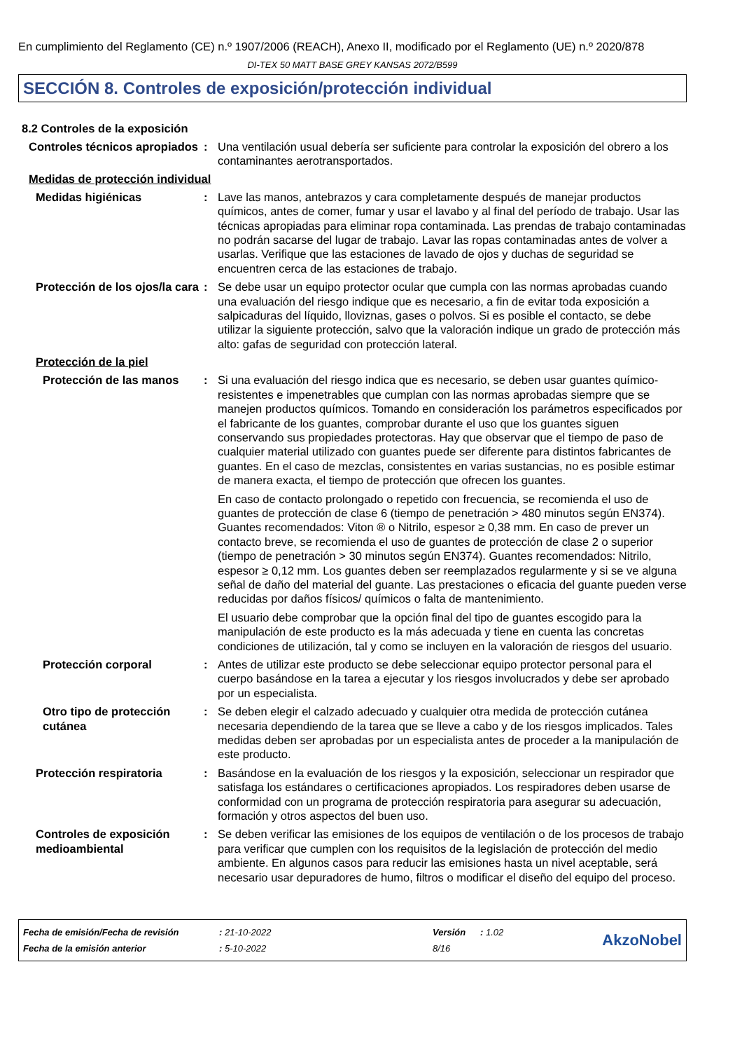En cumplimiento del Reglamento (CE) n.º 1907/2006 (REACH), Anexo II, modificado por el Reglamento (UE) n.º 2020/878
DI-TEX 50 MATT BASE GREY KANSAS 2072/B599
SECCIÓN 8. Controles de exposición/protección individual
8.2 Controles de la exposición
Controles técnicos apropiados
: Una ventilación usual debería ser suficiente para controlar la exposición del obrero a los contaminantes aerotransportados.
Medidas de protección individual
Medidas higiénicas : Lave las manos, antebrazos y cara completamente después de manejar productos químicos, antes de comer, fumar y usar el lavabo y al final del período de trabajo. Usar las técnicas apropiadas para eliminar ropa contaminada. Las prendas de trabajo contaminadas no podrán sacarse del lugar de trabajo. Lavar las ropas contaminadas antes de volver a usarlas. Verifique que las estaciones de lavado de ojos y duchas de seguridad se encuentren cerca de las estaciones de trabajo.
Protección de los ojos/la cara
: Se debe usar un equipo protector ocular que cumpla con las normas aprobadas cuando una evaluación del riesgo indique que es necesario, a fin de evitar toda exposición a salpicaduras del líquido, lloviznas, gases o polvos. Si es posible el contacto, se debe utilizar la siguiente protección, salvo que la valoración indique un grado de protección más alto: gafas de seguridad con protección lateral.
Protección de la piel
Protección de las manos : Si una evaluación del riesgo indica que es necesario, se deben usar guantes químico-resistentes e impenetrables que cumplan con las normas aprobadas siempre que se manejen productos químicos. Tomando en consideración los parámetros especificados por el fabricante de los guantes, comprobar durante el uso que los guantes siguen conservando sus propiedades protectoras. Hay que observar que el tiempo de paso de cualquier material utilizado con guantes puede ser diferente para distintos fabricantes de guantes. En el caso de mezclas, consistentes en varias sustancias, no es posible estimar de manera exacta, el tiempo de protección que ofrecen los guantes.
En caso de contacto prolongado o repetido con frecuencia, se recomienda el uso de guantes de protección de clase 6 (tiempo de penetración > 480 minutos según EN374). Guantes recomendados: Viton ® o Nitrilo, espesor ≥ 0,38 mm. En caso de prever un contacto breve, se recomienda el uso de guantes de protección de clase 2 o superior (tiempo de penetración > 30 minutos según EN374). Guantes recomendados: Nitrilo, espesor ≥ 0,12 mm. Los guantes deben ser reemplazados regularmente y si se ve alguna señal de daño del material del guante. Las prestaciones o eficacia del guante pueden verse reducidas por daños físicos/ químicos o falta de mantenimiento.
El usuario debe comprobar que la opción final del tipo de guantes escogido para la manipulación de este producto es la más adecuada y tiene en cuenta las concretas condiciones de utilización, tal y como se incluyen en la valoración de riesgos del usuario.
Protección corporal : Antes de utilizar este producto se debe seleccionar equipo protector personal para el cuerpo basándose en la tarea a ejecutar y los riesgos involucrados y debe ser aprobado por un especialista.
Otro tipo de protección cutánea
: Se deben elegir el calzado adecuado y cualquier otra medida de protección cutánea necesaria dependiendo de la tarea que se lleve a cabo y de los riesgos implicados. Tales medidas deben ser aprobadas por un especialista antes de proceder a la manipulación de este producto.
Protección respiratoria : Basándose en la evaluación de los riesgos y la exposición, seleccionar un respirador que satisfaga los estándares o certificaciones apropiados. Los respiradores deben usarse de conformidad con un programa de protección respiratoria para asegurar su adecuación, formación y otros aspectos del buen uso.
Controles de exposición medioambiental
: Se deben verificar las emisiones de los equipos de ventilación o de los procesos de trabajo para verificar que cumplen con los requisitos de la legislación de protección del medio ambiente. En algunos casos para reducir las emisiones hasta un nivel aceptable, será necesario usar depuradores de humo, filtros o modificar el diseño del equipo del proceso.
| Fecha de emisión/Fecha de revisión | : 21-10-2022 | Versión | : 1.02 |
| Fecha de la emisión anterior | : 5-10-2022 | 8/16 | |
AkzoNobel